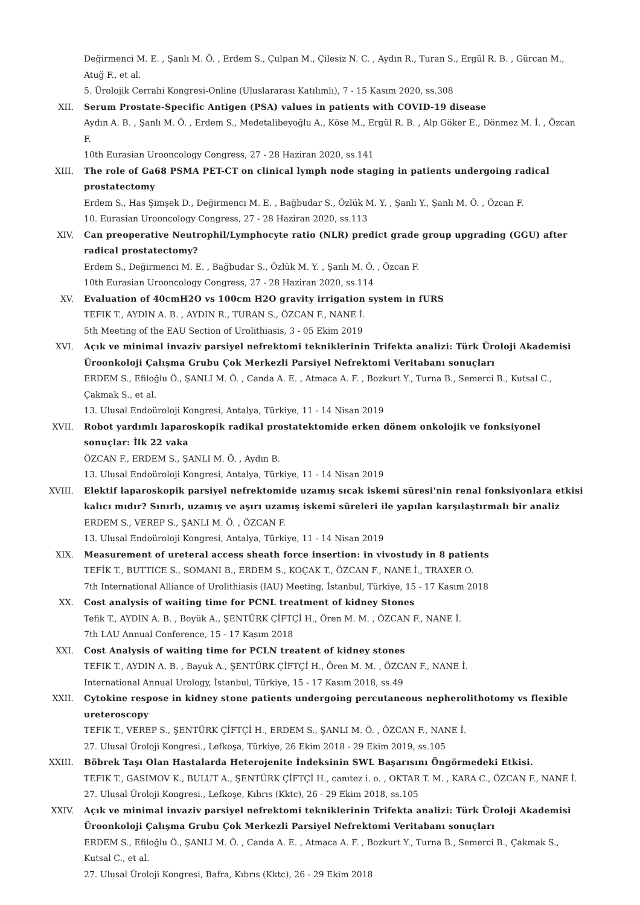Değirmenci M. E. , Şanlı M. Ö. , Erdem S., Çulpan M., Çilesiz N. C. , Aydın R., Turan S., Ergül R. B. , Gürcan M., Atuğ F., et al.
5. Ürolojik Cerrahi Kongresi-Online (Uluslararası Katılımlı), 7 - 15 Kasım 2020, ss.308
XII. Serum Prostate-Specific Antigen (PSA) values in patients with COVID-19 disease
Aydın A. B. , Şanlı M. Ö. , Erdem S., Medetalibeyoğlu A., Köse M., Ergül R. B. , Alp Göker E., Dönmez M. İ. , Özcan F.
10th Eurasian Urooncology Congress, 27 - 28 Haziran 2020, ss.141
XIII. The role of Ga68 PSMA PET-CT on clinical lymph node staging in patients undergoing radical prostatectomy
Erdem S., Has Şimşek D., Değirmenci M. E. , Bağbudar S., Özlük M. Y. , Şanlı Y., Şanlı M. Ö. , Özcan F.
10. Eurasian Urooncology Congress, 27 - 28 Haziran 2020, ss.113
XIV. Can preoperative Neutrophil/Lymphocyte ratio (NLR) predict grade group upgrading (GGU) after radical prostatectomy?
Erdem S., Değirmenci M. E. , Bağbudar S., Özlük M. Y. , Şanlı M. Ö. , Özcan F.
10th Eurasian Urooncology Congress, 27 - 28 Haziran 2020, ss.114
XV. Evaluation of 40cmH2O vs 100cm H2O gravity irrigation system in fURS
TEFIK T., AYDIN A. B. , AYDIN R., TURAN S., ÖZCAN F., NANE İ.
5th Meeting of the EAU Section of Urolithiasis, 3 - 05 Ekim 2019
XVI. Açık ve minimal invaziv parsiyel nefrektomi tekniklerinin Trifekta analizi: Türk Üroloji Akademisi Üroonkoloji Çalışma Grubu Çok Merkezli Parsiyel Nefrektomi Veritabanı sonuçları
ERDEM S., Efiloğlu Ö., ŞANLI M. Ö. , Canda A. E. , Atmaca A. F. , Bozkurt Y., Turna B., Semerci B., Kutsal C., Çakmak S., et al.
13. Ulusal Endoüroloji Kongresi, Antalya, Türkiye, 11 - 14 Nisan 2019
XVII. Robot yardımlı laparoskopik radikal prostatektomide erken dönem onkolojik ve fonksiyonel sonuçlar: İlk 22 vaka
ÖZCAN F., ERDEM S., ŞANLI M. Ö. , Aydın B.
13. Ulusal Endoüroloji Kongresi, Antalya, Türkiye, 11 - 14 Nisan 2019
XVIII. Elektif laparoskopik parsiyel nefrektomide uzamış sıcak iskemi süresi'nin renal fonksiyonlara etkisi kalıcı mıdır? Sınırlı, uzamış ve aşırı uzamış iskemi süreleri ile yapılan karşılaştırmalı bir analiz
ERDEM S., VEREP S., ŞANLI M. Ö. , ÖZCAN F.
13. Ulusal Endoüroloji Kongresi, Antalya, Türkiye, 11 - 14 Nisan 2019
XIX. Measurement of ureteral access sheath force insertion: in vivostudy in 8 patients
TEFİK T., BUTTICE S., SOMANI B., ERDEM S., KOÇAK T., ÖZCAN F., NANE İ., TRAXER O.
7th International Alliance of Urolithiasis (IAU) Meeting, İstanbul, Türkiye, 15 - 17 Kasım 2018
XX. Cost analysis of waiting time for PCNL treatment of kidney Stones
Tefik T., AYDIN A. B. , Boyük A., ŞENTÜRK ÇİFTÇİ H., Ören M. M. , ÖZCAN F., NANE İ.
7th LAU Annual Conference, 15 - 17 Kasım 2018
XXI. Cost Analysis of waiting time for PCLN treatent of kidney stones
TEFIK T., AYDIN A. B. , Bayuk A., ŞENTÜRK ÇİFTÇİ H., Ören M. M. , ÖZCAN F., NANE İ.
International Annual Urology, İstanbul, Türkiye, 15 - 17 Kasım 2018, ss.49
XXII. Cytokine respose in kidney stone patients undergoing percutaneous nepherolithotomy vs flexible ureteroscopy
TEFIK T., VEREP S., ŞENTÜRK ÇİFTÇİ H., ERDEM S., ŞANLI M. Ö. , ÖZCAN F., NANE İ.
27. Ulusal Üroloji Kongresi., Lefkoşa, Türkiye, 26 Ekim 2018 - 29 Ekim 2019, ss.105
XXIII. Böbrek Taşı Olan Hastalarda Heterojenite İndeksinin SWL Başarısını Öngörmedeki Etkisi.
TEFIK T., GASIMOV K., BULUT A., ŞENTÜRK ÇİFTÇİ H., canıtez i. o. , OKTAR T. M. , KARA C., ÖZCAN F., NANE İ.
27. Ulusal Üroloji Kongresi., Lefkoşe, Kıbrıs (Kktc), 26 - 29 Ekim 2018, ss.105
XXIV. Açık ve minimal invaziv parsiyel nefrektomi tekniklerinin Trifekta analizi: Türk Üroloji Akademisi Üroonkoloji Çalışma Grubu Çok Merkezli Parsiyel Nefrektomi Veritabanı sonuçları
ERDEM S., Efiloğlu Ö., ŞANLI M. Ö. , Canda A. E. , Atmaca A. F. , Bozkurt Y., Turna B., Semerci B., Çakmak S., Kutsal C., et al.
27. Ulusal Üroloji Kongresi, Bafra, Kıbrıs (Kktc), 26 - 29 Ekim 2018